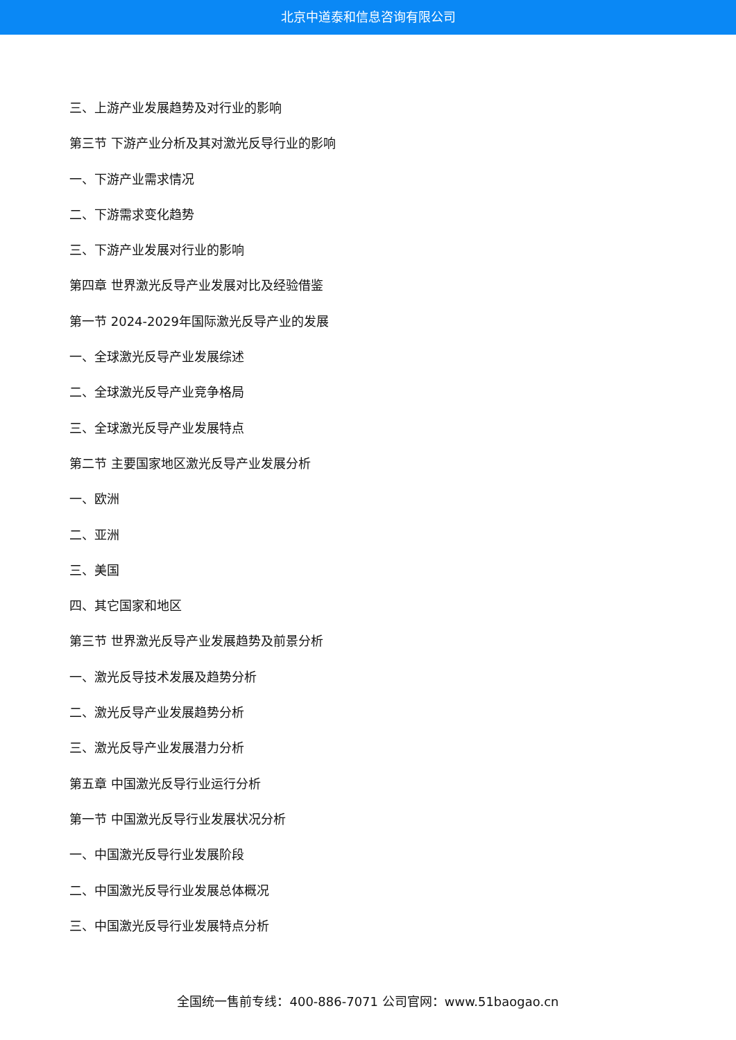北京中道泰和信息咨询有限公司
三、上游产业发展趋势及对行业的影响
第三节 下游产业分析及其对激光反导行业的影响
一、下游产业需求情况
二、下游需求变化趋势
三、下游产业发展对行业的影响
第四章 世界激光反导产业发展对比及经验借鉴
第一节 2024-2029年国际激光反导产业的发展
一、全球激光反导产业发展综述
二、全球激光反导产业竞争格局
三、全球激光反导产业发展特点
第二节 主要国家地区激光反导产业发展分析
一、欧洲
二、亚洲
三、美国
四、其它国家和地区
第三节 世界激光反导产业发展趋势及前景分析
一、激光反导技术发展及趋势分析
二、激光反导产业发展趋势分析
三、激光反导产业发展潜力分析
第五章 中国激光反导行业运行分析
第一节 中国激光反导行业发展状况分析
一、中国激光反导行业发展阶段
二、中国激光反导行业发展总体概况
三、中国激光反导行业发展特点分析
全国统一售前专线：400-886-7071 公司官网：www.51baogao.cn